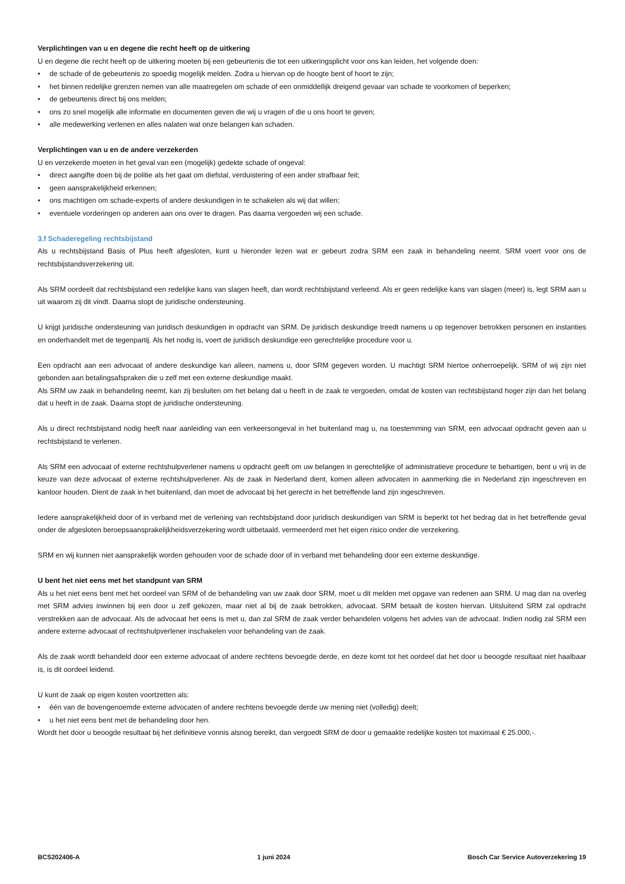Verplichtingen van u en degene die recht heeft op de uitkering
U en degene die recht heeft op de uitkering moeten bij een gebeurtenis die tot een uitkeringsplicht voor ons kan leiden, het volgende doen:
• de schade of de gebeurtenis zo spoedig mogelijk melden. Zodra u hiervan op de hoogte bent of hoort te zijn;
• het binnen redelijke grenzen nemen van alle maatregelen om schade of een onmiddellijk dreigend gevaar van schade te voorkomen of beperken;
• de gebeurtenis direct bij ons melden;
• ons zo snel mogelijk alle informatie en documenten geven die wij u vragen of die u ons hoort te geven;
• alle medewerking verlenen en alles nalaten wat onze belangen kan schaden.
Verplichtingen van u en de andere verzekerden
U en verzekerde moeten in het geval van een (mogelijk) gedekte schade of ongeval:
• direct aangifte doen bij de politie als het gaat om diefstal, verduistering of een ander strafbaar feit;
• geen aansprakelijkheid erkennen;
• ons machtigen om schade-experts of andere deskundigen in te schakelen als wij dat willen;
• eventuele vorderingen op anderen aan ons over te dragen. Pas daarna vergoeden wij een schade.
3.f Schaderegeling rechtsbijstand
Als u rechtsbijstand Basis of Plus heeft afgesloten, kunt u hieronder lezen wat er gebeurt zodra SRM een zaak in behandeling neemt. SRM voert voor ons de rechtsbijstandsverzekering uit.
Als SRM oordeelt dat rechtsbijstand een redelijke kans van slagen heeft, dan wordt rechtsbijstand verleend. Als er geen redelijke kans van slagen (meer) is, legt SRM aan u uit waarom zij dit vindt. Daarna stopt de juridische ondersteuning.
U krijgt juridische ondersteuning van juridisch deskundigen in opdracht van SRM. De juridisch deskundige treedt namens u op tegenover betrokken personen en instanties en onderhandelt met de tegenpartij. Als het nodig is, voert de juridisch deskundige een gerechtelijke procedure voor u.
Een opdracht aan een advocaat of andere deskundige kan alleen, namens u, door SRM gegeven worden. U machtigt SRM hiertoe onherroepelijk. SRM of wij zijn niet gebonden aan betalingsafspraken die u zelf met een externe deskundige maakt.
Als SRM uw zaak in behandeling neemt, kan zij besluiten om het belang dat u heeft in de zaak te vergoeden, omdat de kosten van rechtsbijstand hoger zijn dan het belang dat u heeft in de zaak. Daarna stopt de juridische ondersteuning.
Als u direct rechtsbijstand nodig heeft naar aanleiding van een verkeersongeval in het buitenland mag u, na toestemming van SRM, een advocaat opdracht geven aan u rechtsbijstand te verlenen.
Als SRM een advocaat of externe rechtshulpverlener namens u opdracht geeft om uw belangen in gerechtelijke of administratieve procedure te behartigen, bent u vrij in de keuze van deze advocaat of externe rechtshulpverlener. Als de zaak in Nederland dient, komen alleen advocaten in aanmerking die in Nederland zijn ingeschreven en kantoor houden. Dient de zaak in het buitenland, dan moet de advocaat bij het gerecht in het betreffende land zijn ingeschreven.
Iedere aansprakelijkheid door of in verband met de verlening van rechtsbijstand door juridisch deskundigen van SRM is beperkt tot het bedrag dat in het betreffende geval onder de afgesloten beroepsaansprakelijkheidsverzekering wordt uitbetaald, vermeerderd met het eigen risico onder die verzekering.
SRM en wij kunnen niet aansprakelijk worden gehouden voor de schade door of in verband met behandeling door een externe deskundige.
U bent het niet eens met het standpunt van SRM
Als u het niet eens bent met het oordeel van SRM of de behandeling van uw zaak door SRM, moet u dit melden met opgave van redenen aan SRM. U mag dan na overleg met SRM advies inwinnen bij een door u zelf gekozen, maar niet al bij de zaak betrokken, advocaat. SRM betaalt de kosten hiervan. Uitsluitend SRM zal opdracht verstrekken aan de advocaat. Als de advocaat het eens is met u, dan zal SRM de zaak verder behandelen volgens het advies van de advocaat. Indien nodig zal SRM een andere externe advocaat of rechtshulpverlener inschakelen voor behandeling van de zaak.
Als de zaak wordt behandeld door een externe advocaat of andere rechtens bevoegde derde, en deze komt tot het oordeel dat het door u beoogde resultaat niet haalbaar is, is dit oordeel leidend.
U kunt de zaak op eigen kosten voortzetten als:
• één van de bovengenoemde externe advocaten of andere rechtens bevoegde derde uw mening niet (volledig) deelt;
• u het niet eens bent met de behandeling door hen.
Wordt het door u beoogde resultaat bij het definitieve vonnis alsnog bereikt, dan vergoedt SRM de door u gemaakte redelijke kosten tot maximaal € 25.000,-.
BCS202406-A 1 juni 2024 Bosch Car Service Autoverzekering 19